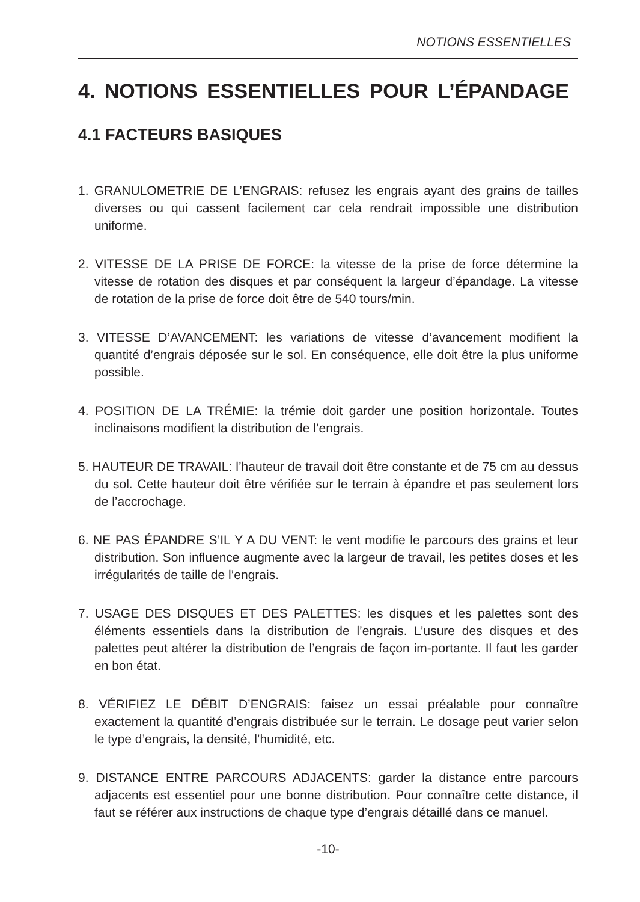NOTIONS ESSENTIELLES
4. NOTIONS ESSENTIELLES POUR L’ÉPANDAGE
4.1 FACTEURS BASIQUES
1. GRANULOMETRIE DE L’ENGRAIS: refusez les engrais ayant des grains de tailles diverses ou qui cassent facilement car cela rendrait impossible une distribution uniforme.
2. VITESSE DE LA PRISE DE FORCE: la vitesse de la prise de force détermine la vitesse de rotation des disques et par conséquent la largeur d’épandage. La vitesse de rotation de la prise de force doit être de 540 tours/min.
3. VITESSE D’AVANCEMENT: les variations de vitesse d’avancement modifient la quantité d’engrais déposée sur le sol. En conséquence, elle doit être la plus uniforme possible.
4. POSITION DE LA TRÉMIE: la trémie doit garder une position horizontale. Toutes inclinaisons modifient la distribution de l’engrais.
5. HAUTEUR DE TRAVAIL: l’hauteur de travail doit être constante et de 75 cm au dessus du sol. Cette hauteur doit être vérifiée sur le terrain à épandre et pas seulement lors de l’accrochage.
6. NE PAS ÉPANDRE S’IL Y A DU VENT: le vent modifie le parcours des grains et leur distribution. Son influence augmente avec la largeur de travail, les petites doses et les irrégularités de taille de l’engrais.
7. USAGE DES DISQUES ET DES PALETTES: les disques et les palettes sont des éléments essentiels dans la distribution de l’engrais. L’usure des disques et des palettes peut altérer la distribution de l’engrais de façon im-portante. Il faut les garder en bon état.
8. VÉRIFIEZ LE DÉBIT D’ENGRAIS: faisez un essai préalable pour connaître exactement la quantité d’engrais distribuée sur le terrain. Le dosage peut varier selon le type d’engrais, la densité, l’humidité, etc.
9. DISTANCE ENTRE PARCOURS ADJACENTS: garder la distance entre parcours adjacents est essentiel pour une bonne distribution. Pour connaître cette distance, il faut se référer aux instructions de chaque type d’engrais détaillé dans ce manuel.
-10-